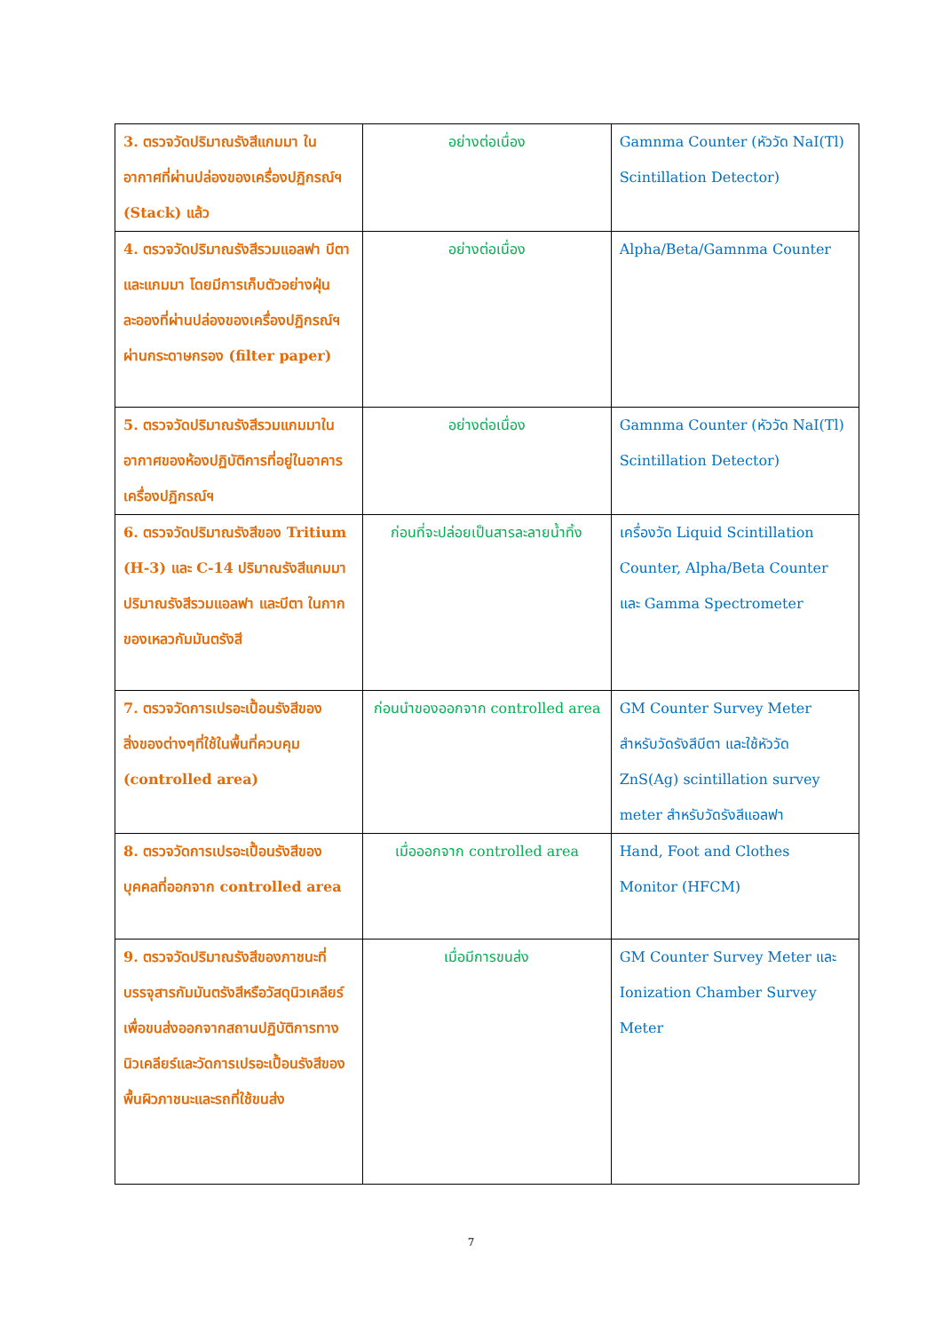| 3. ตรวจวัดปริมาณรังสีแกมมา ในอากาศที่ผ่านปล่องของเครื่องปฏิกรณ์ฯ (Stack) แล้ว | อย่างต่อเนื่อง | Gamnma Counter (หัววัด NaI(Tl) Scintillation Detector) |
| 4. ตรวจวัดปริมาณรังสีรวมแอลฟา บีตาและแกมมา โดยมีการเก็บตัวอย่างฝุ่นละอองที่ผ่านปล่องของเครื่องปฏิกรณ์ฯ ผ่านกระดาษกรอง (filter paper) | อย่างต่อเนื่อง | Alpha/Beta/Gamnma Counter |
| 5. ตรวจวัดปริมาณรังสีรวมแกมมาในอากาศของห้องปฏิบัติการที่อยู่ในอาคารเครื่องปฏิกรณ์ฯ | อย่างต่อเนื่อง | Gamnma Counter (หัววัด NaI(Tl) Scintillation Detector) |
| 6. ตรวจวัดปริมาณรังสีของ Tritium (H-3) และ C-14 ปริมาณรังสีแกมมา ปริมาณรังสีรวมแอลฟา และบีตา ในกากของเหลวกัมมันตรังสี | ก่อนที่จะปล่อยเป็นสารละลายน้ำทิ้ง | เครื่องวัด Liquid Scintillation Counter, Alpha/Beta Counter และ Gamma Spectrometer |
| 7. ตรวจวัดการเปรอะเปื้อนรังสีของสิ่งของต่างๆที่ใช้ในพื้นที่ควบคุม (controlled area) | ก่อนนำของออกจาก controlled area | GM Counter Survey Meter สำหรับวัดรังสีบีตา และใช้หัววัด ZnS(Ag) scintillation survey meter สำหรับวัดรังสีแอลฟา |
| 8. ตรวจวัดการเปรอะเปื้อนรังสีของบุคคลที่ออกจาก controlled area | เมื่อออกจาก controlled area | Hand, Foot and Clothes Monitor (HFCM) |
| 9. ตรวจวัดปริมาณรังสีของภาชนะที่บรรจุสารกัมมันตรังสีหรือวัสดุนิวเคลียร์เพื่อขนส่งออกจากสถานปฏิบัติการทางนิวเคลียร์และวัดการเปรอะเปื้อนรังสีของพื้นผิวภาชนะและรถที่ใช้ขนส่ง | เมื่อมีการขนส่ง | GM Counter Survey Meter และ Ionization Chamber Survey Meter |
7